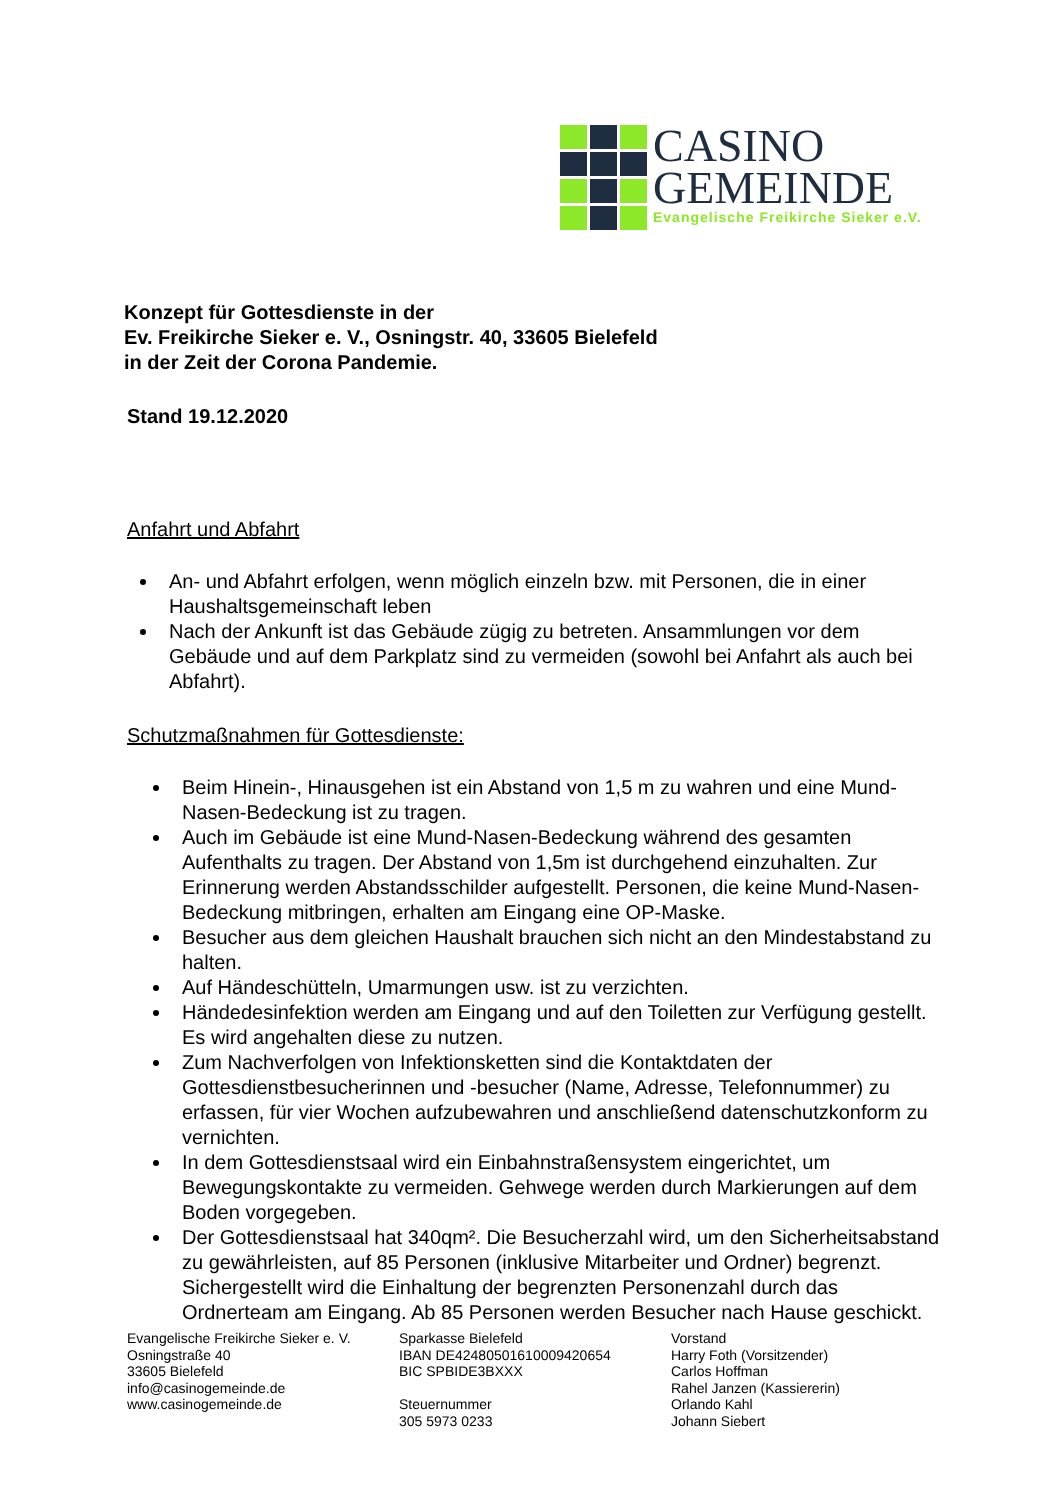CASINO
GEMEINDE
Evangelische Freikirche Sieker e.V.
Konzept für Gottesdienste in der
Ev. Freikirche Sieker e. V., Osningstr. 40, 33605 Bielefeld
in der Zeit der Corona Pandemie.
Stand 19.12.2020
Anfahrt und Abfahrt
An- und Abfahrt erfolgen, wenn möglich einzeln bzw. mit Personen, die in einer Haushaltsgemeinschaft leben
Nach der Ankunft ist das Gebäude zügig zu betreten. Ansammlungen vor dem Gebäude und auf dem Parkplatz sind zu vermeiden (sowohl bei Anfahrt als auch bei Abfahrt).
Schutzmaßnahmen für Gottesdienste:
Beim Hinein-, Hinausgehen ist ein Abstand von 1,5 m zu wahren und eine Mund-Nasen-Bedeckung ist zu tragen.
Auch im Gebäude ist eine Mund-Nasen-Bedeckung während des gesamten Aufenthalts zu tragen. Der Abstand von 1,5m ist durchgehend einzuhalten. Zur Erinnerung werden Abstandsschilder aufgestellt. Personen, die keine Mund-Nasen-Bedeckung mitbringen, erhalten am Eingang eine OP-Maske.
Besucher aus dem gleichen Haushalt brauchen sich nicht an den Mindestabstand zu halten.
Auf Händeschütteln, Umarmungen usw. ist zu verzichten.
Händedesinfektion werden am Eingang und auf den Toiletten zur Verfügung gestellt. Es wird angehalten diese zu nutzen.
Zum Nachverfolgen von Infektionsketten sind die Kontaktdaten der Gottesdienstbesucherinnen und -besucher (Name, Adresse, Telefonnummer) zu erfassen, für vier Wochen aufzubewahren und anschließend datenschutzkonform zu vernichten.
In dem Gottesdienstsaal wird ein Einbahnstraßensystem eingerichtet, um Bewegungskontakte zu vermeiden. Gehwege werden durch Markierungen auf dem Boden vorgegeben.
Der Gottesdienstsaal hat 340qm². Die Besucherzahl wird, um den Sicherheitsabstand zu gewährleisten, auf 85 Personen (inklusive Mitarbeiter und Ordner) begrenzt. Sichergestellt wird die Einhaltung der begrenzten Personenzahl durch das Ordnerteam am Eingang. Ab 85 Personen werden Besucher nach Hause geschickt.
Evangelische Freikirche Sieker e. V.
Osningstraße 40
33605 Bielefeld
info@casinogemeinde.de
www.casinogemeinde.de
Sparkasse Bielefeld
IBAN DE42480501610009420654
BIC SPBIDE3BXXX
Steuernummer
305 5973 0233
Vorstand
Harry Foth (Vorsitzender)
Carlos Hoffman
Rahel Janzen (Kassiererin)
Orlando Kahl
Johann Siebert